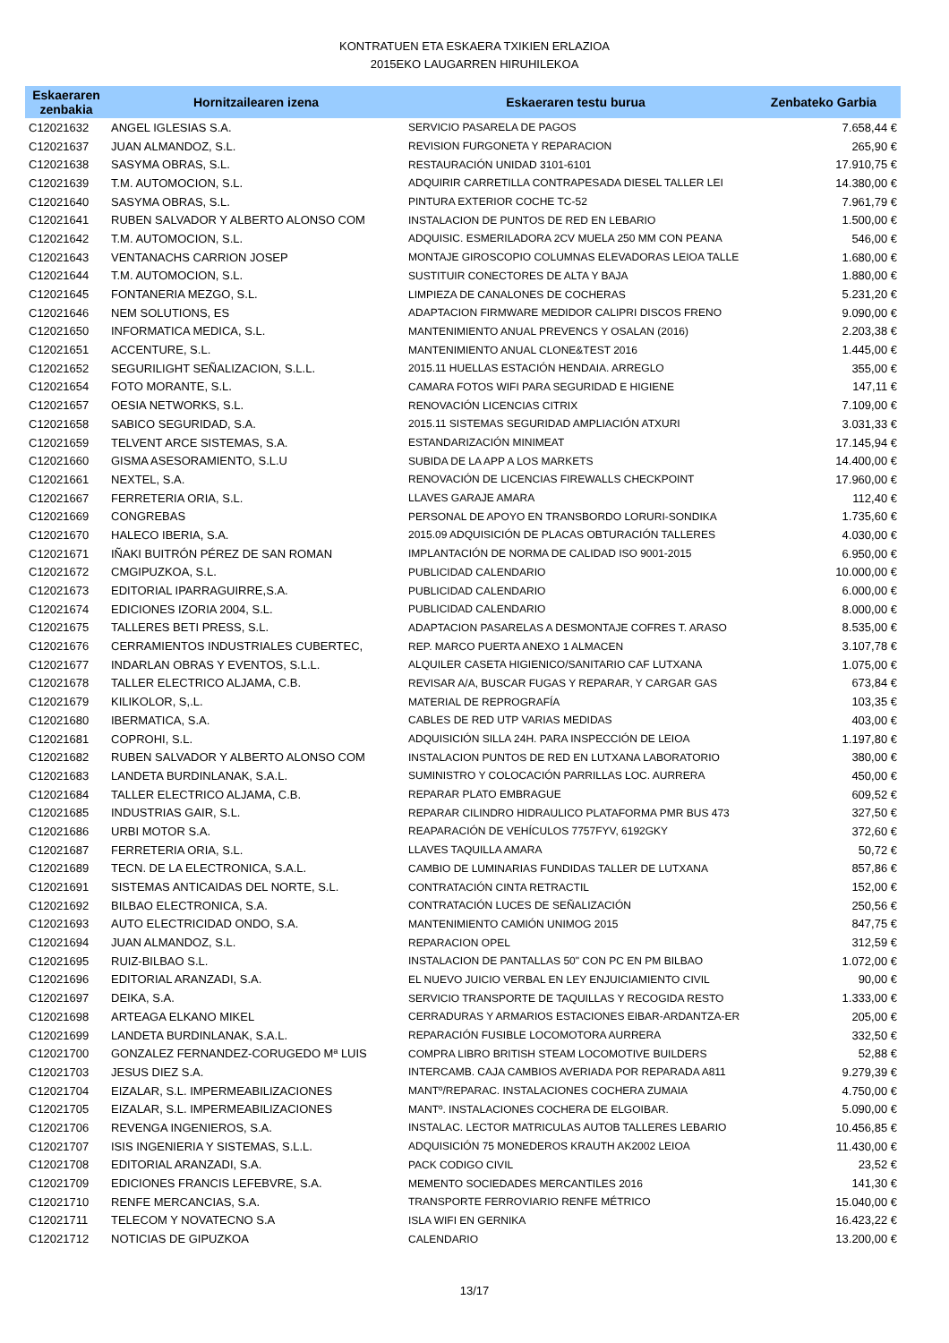KONTRATUEN ETA ESKAERA TXIKIEN ERLAZIOA
2015EKO LAUGARREN HIRUHILEKOA
| Eskaeraren zenbakia | Hornitzailearen izena | Eskaeraren testu burua | Zenbateko Garbia |
| --- | --- | --- | --- |
| C12021632 | ANGEL IGLESIAS S.A. | SERVICIO PASARELA DE PAGOS | 7.658,44 € |
| C12021637 | JUAN ALMANDOZ, S.L. | REVISION FURGONETA Y REPARACION | 265,90 € |
| C12021638 | SASYMA OBRAS, S.L. | RESTAURACIÓN UNIDAD 3101-6101 | 17.910,75 € |
| C12021639 | T.M. AUTOMOCION, S.L. | ADQUIRIR CARRETILLA CONTRAPESADA DIESEL TALLER LEI | 14.380,00 € |
| C12021640 | SASYMA OBRAS, S.L. | PINTURA EXTERIOR COCHE TC-52 | 7.961,79 € |
| C12021641 | RUBEN SALVADOR Y ALBERTO ALONSO COM | INSTALACION DE PUNTOS DE RED EN LEBARIO | 1.500,00 € |
| C12021642 | T.M. AUTOMOCION, S.L. | ADQUISIC. ESMERILADORA 2CV MUELA 250 MM CON PEANA | 546,00 € |
| C12021643 | VENTANACHS CARRION JOSEP | MONTAJE GIROSCOPIO COLUMNAS ELEVADORAS LEIOA TALLE | 1.680,00 € |
| C12021644 | T.M. AUTOMOCION, S.L. | SUSTITUIR CONECTORES DE ALTA Y BAJA | 1.880,00 € |
| C12021645 | FONTANERIA MEZGO, S.L. | LIMPIEZA DE CANALONES DE COCHERAS | 5.231,20 € |
| C12021646 | NEM SOLUTIONS, ES | ADAPTACION FIRMWARE MEDIDOR CALIPRI DISCOS FRENO | 9.090,00 € |
| C12021650 | INFORMATICA MEDICA, S.L. | MANTENIMIENTO ANUAL PREVENCS Y OSALAN (2016) | 2.203,38 € |
| C12021651 | ACCENTURE, S.L. | MANTENIMIENTO ANUAL CLONE&TEST 2016 | 1.445,00 € |
| C12021652 | SEGURILIGHT SEÑALIZACION, S.L.L. | 2015.11 HUELLAS ESTACIÓN HENDAIA. ARREGLO | 355,00 € |
| C12021654 | FOTO MORANTE, S.L. | CAMARA FOTOS WIFI PARA SEGURIDAD E HIGIENE | 147,11 € |
| C12021657 | OESIA NETWORKS, S.L. | RENOVACIÓN LICENCIAS CITRIX | 7.109,00 € |
| C12021658 | SABICO SEGURIDAD, S.A. | 2015.11 SISTEMAS SEGURIDAD AMPLIACIÓN ATXURI | 3.031,33 € |
| C12021659 | TELVENT ARCE SISTEMAS, S.A. | ESTANDARIZACIÓN MINIMEAT | 17.145,94 € |
| C12021660 | GISMA ASESORAMIENTO, S.L.U | SUBIDA DE LA APP A LOS MARKETS | 14.400,00 € |
| C12021661 | NEXTEL, S.A. | RENOVACIÓN DE LICENCIAS FIREWALLS CHECKPOINT | 17.960,00 € |
| C12021667 | FERRETERIA ORIA, S.L. | LLAVES GARAJE AMARA | 112,40 € |
| C12021669 | CONGREBAS | PERSONAL DE APOYO EN TRANSBORDO LORURI-SONDIKA | 1.735,60 € |
| C12021670 | HALECO IBERIA, S.A. | 2015.09 ADQUISICIÓN DE PLACAS OBTURACIÓN TALLERES | 4.030,00 € |
| C12021671 | IÑAKI BUITRÓN PÉREZ DE SAN ROMAN | IMPLANTACIÓN DE NORMA DE CALIDAD ISO 9001-2015 | 6.950,00 € |
| C12021672 | CMGIPUZKOA, S.L. | PUBLICIDAD CALENDARIO | 10.000,00 € |
| C12021673 | EDITORIAL IPARRAGUIRRE,S.A. | PUBLICIDAD CALENDARIO | 6.000,00 € |
| C12021674 | EDICIONES IZORIA 2004, S.L. | PUBLICIDAD CALENDARIO | 8.000,00 € |
| C12021675 | TALLERES BETI PRESS, S.L. | ADAPTACION PASARELAS A DESMONTAJE COFRES T. ARASO | 8.535,00 € |
| C12021676 | CERRAMIENTOS INDUSTRIALES CUBERTEC, | REP. MARCO PUERTA ANEXO 1 ALMACEN | 3.107,78 € |
| C12021677 | INDARLAN OBRAS Y EVENTOS, S.L.L. | ALQUILER CASETA HIGIENICO/SANITARIO CAF LUTXANA | 1.075,00 € |
| C12021678 | TALLER ELECTRICO ALJAMA, C.B. | REVISAR A/A, BUSCAR FUGAS Y REPARAR, Y CARGAR GAS | 673,84 € |
| C12021679 | KILIKOLOR, S,.L. | MATERIAL DE REPROGRAFÍA | 103,35 € |
| C12021680 | IBERMATICA, S.A. | CABLES DE RED UTP VARIAS MEDIDAS | 403,00 € |
| C12021681 | COPROHI, S.L. | ADQUISICIÓN SILLA 24H. PARA INSPECCIÓN DE LEIOA | 1.197,80 € |
| C12021682 | RUBEN SALVADOR Y ALBERTO ALONSO COM | INSTALACION PUNTOS DE RED EN LUTXANA LABORATORIO | 380,00 € |
| C12021683 | LANDETA BURDINLANAK, S.A.L. | SUMINISTRO Y COLOCACIÓN PARRILLAS LOC. AURRERA | 450,00 € |
| C12021684 | TALLER ELECTRICO ALJAMA, C.B. | REPARAR PLATO EMBRAGUE | 609,52 € |
| C12021685 | INDUSTRIAS GAIR, S.L. | REPARAR CILINDRO HIDRAULICO PLATAFORMA PMR BUS 473 | 327,50 € |
| C12021686 | URBI MOTOR S.A. | REAPARACIÓN DE VEHÍCULOS 7757FYV, 6192GKY | 372,60 € |
| C12021687 | FERRETERIA ORIA, S.L. | LLAVES TAQUILLA AMARA | 50,72 € |
| C12021689 | TECN. DE LA ELECTRONICA, S.A.L. | CAMBIO DE LUMINARIAS FUNDIDAS TALLER DE LUTXANA | 857,86 € |
| C12021691 | SISTEMAS ANTICAIDAS DEL NORTE, S.L. | CONTRATACIÓN CINTA RETRACTIL | 152,00 € |
| C12021692 | BILBAO ELECTRONICA, S.A. | CONTRATACIÓN LUCES DE SEÑALIZACIÓN | 250,56 € |
| C12021693 | AUTO ELECTRICIDAD ONDO, S.A. | MANTENIMIENTO CAMIÓN UNIMOG 2015 | 847,75 € |
| C12021694 | JUAN ALMANDOZ, S.L. | REPARACION OPEL | 312,59 € |
| C12021695 | RUIZ-BILBAO S.L. | INSTALACION DE PANTALLAS 50" CON PC EN PM BILBAO | 1.072,00 € |
| C12021696 | EDITORIAL ARANZADI, S.A. | EL NUEVO JUICIO VERBAL EN LEY ENJUICIAMIENTO CIVIL | 90,00 € |
| C12021697 | DEIKA, S.A. | SERVICIO TRANSPORTE DE TAQUILLAS Y RECOGIDA RESTO | 1.333,00 € |
| C12021698 | ARTEAGA ELKANO MIKEL | CERRADURAS Y ARMARIOS ESTACIONES EIBAR-ARDANTZA-ER | 205,00 € |
| C12021699 | LANDETA BURDINLANAK, S.A.L. | REPARACIÓN FUSIBLE LOCOMOTORA AURRERA | 332,50 € |
| C12021700 | GONZALEZ FERNANDEZ-CORUGEDO Mª LUIS | COMPRA LIBRO BRITISH STEAM LOCOMOTIVE BUILDERS | 52,88 € |
| C12021703 | JESUS DIEZ S.A. | INTERCAMB. CAJA CAMBIOS AVERIADA POR REPARADA A811 | 9.279,39 € |
| C12021704 | EIZALAR, S.L. IMPERMEABILIZACIONES | MANTº/REPARAC. INSTALACIONES COCHERA ZUMAIA | 4.750,00 € |
| C12021705 | EIZALAR, S.L. IMPERMEABILIZACIONES | MANTº. INSTALACIONES COCHERA DE ELGOIBAR. | 5.090,00 € |
| C12021706 | REVENGA INGENIEROS, S.A. | INSTALAC. LECTOR MATRICULAS AUTOB TALLERES LEBARIO | 10.456,85 € |
| C12021707 | ISIS INGENIERIA Y SISTEMAS, S.L.L. | ADQUISICIÓN 75 MONEDEROS KRAUTH AK2002 LEIOA | 11.430,00 € |
| C12021708 | EDITORIAL ARANZADI, S.A. | PACK CODIGO CIVIL | 23,52 € |
| C12021709 | EDICIONES FRANCIS LEFEBVRE, S.A. | MEMENTO SOCIEDADES MERCANTILES 2016 | 141,30 € |
| C12021710 | RENFE MERCANCIAS, S.A. | TRANSPORTE FERROVIARIO RENFE MÉTRICO | 15.040,00 € |
| C12021711 | TELECOM Y NOVATECNO S.A | ISLA WIFI EN GERNIKA | 16.423,22 € |
| C12021712 | NOTICIAS DE GIPUZKOA | CALENDARIO | 13.200,00 € |
13/17